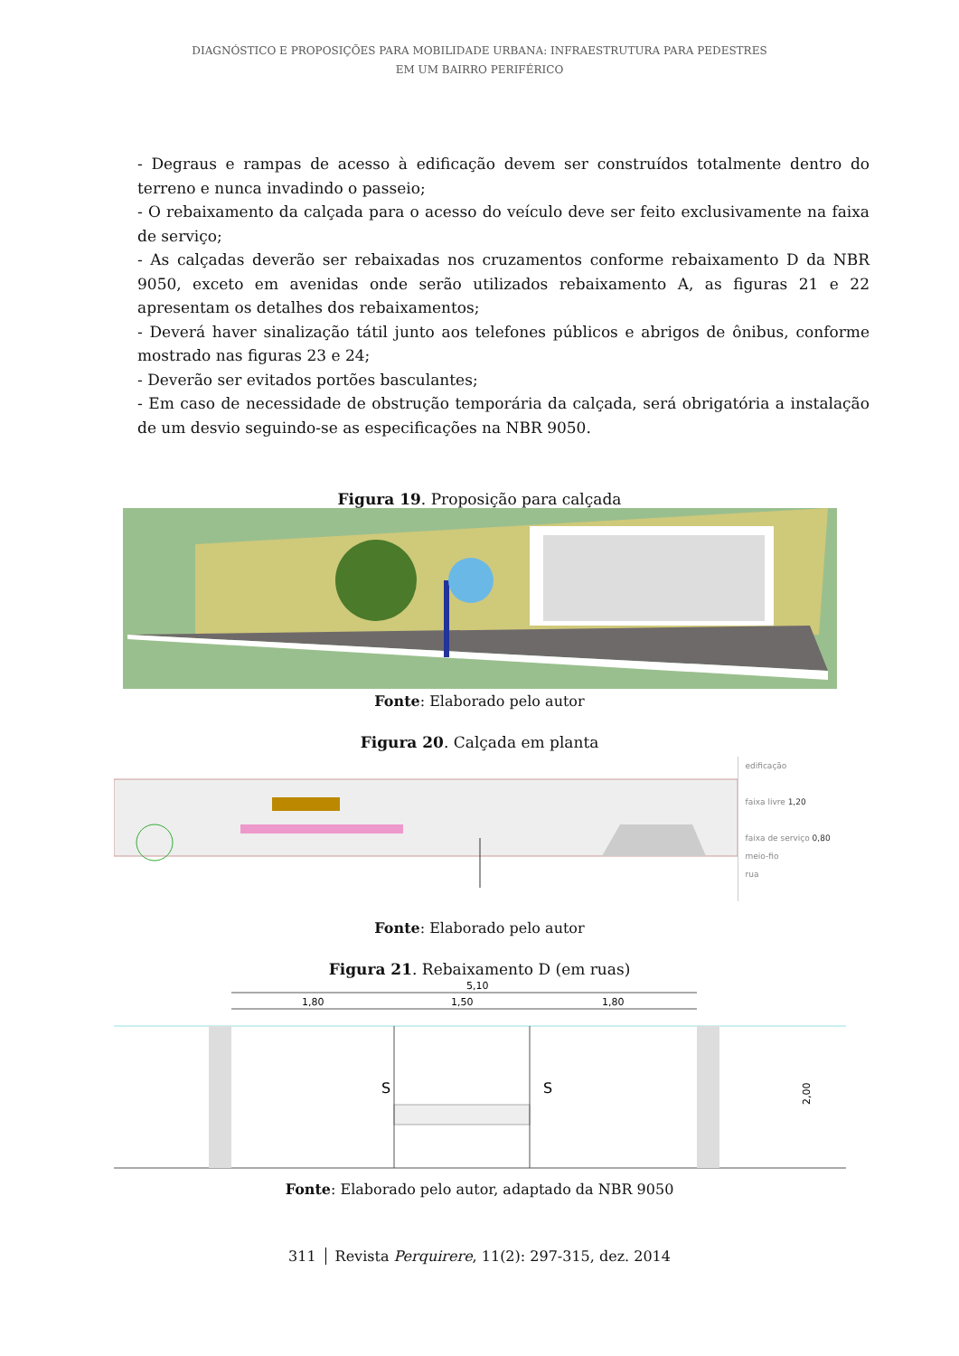DIAGNÓSTICO E PROPOSIÇÕES PARA MOBILIDADE URBANA: INFRAESTRUTURA PARA PEDESTRES
EM UM BAIRRO PERIFÉRICO
- Degraus e rampas de acesso à edificação devem ser construídos totalmente dentro do terreno e nunca invadindo o passeio;
- O rebaixamento da calçada para o acesso do veículo deve ser feito exclusivamente na faixa de serviço;
- As calçadas deverão ser rebaixadas nos cruzamentos conforme rebaixamento D da NBR 9050, exceto em avenidas onde serão utilizados rebaixamento A, as figuras 21 e 22 apresentam os detalhes dos rebaixamentos;
- Deverá haver sinalização tátil junto aos telefones públicos e abrigos de ônibus, conforme mostrado nas figuras 23 e 24;
- Deverão ser evitados portões basculantes;
- Em caso de necessidade de obstrução temporária da calçada, será obrigatória a instalação de um desvio seguindo-se as especificações na NBR 9050.
Figura 19. Proposição para calçada
Fonte: Elaborado pelo autor
Figura 20. Calçada em planta
edificação
faixa livre 1,20
faixa de serviço 0,80
meio-fio
rua
Fonte: Elaborado pelo autor
Figura 21. Rebaixamento D (em ruas)
5,10
1,80
1,50
1,80
S
S
2,00
Fonte: Elaborado pelo autor, adaptado da NBR 9050
311 Revista Perquirere, 11(2): 297-315, dez. 2014